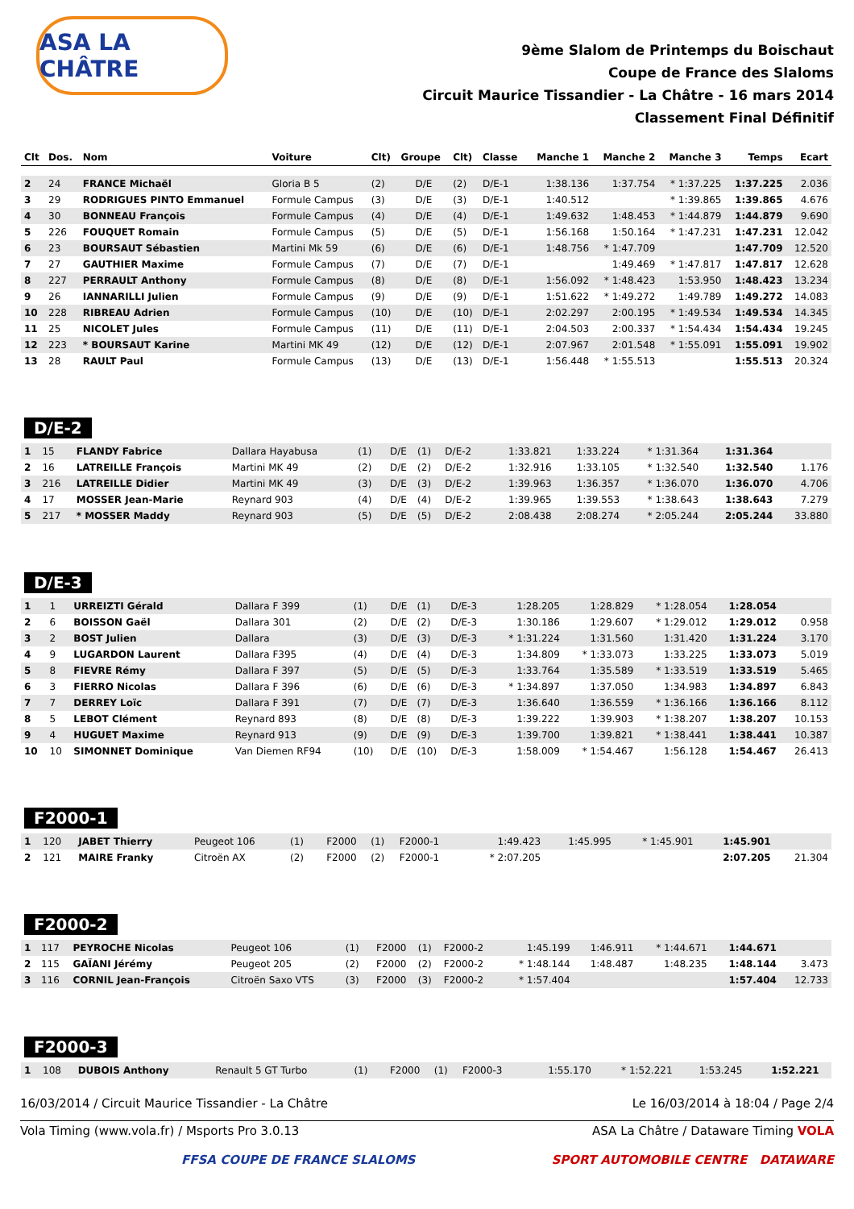ASA LA CHÂTRE
9ème Slalom de Printemps du Boischaut
Coupe de France des Slaloms
Circuit Maurice Tissandier - La Châtre - 16 mars 2014
Classement Final Définitif
| Clt | Dos. | Nom | Voiture | Clt) | Groupe | Clt) | Classe | Manche 1 | Manche 2 | Manche 3 | Temps | Ecart |
| --- | --- | --- | --- | --- | --- | --- | --- | --- | --- | --- | --- | --- |
| 2 | 24 | FRANCE Michaël | Gloria B 5 | (2) | D/E | (2) | D/E-1 | 1:38.136 | 1:37.754 | * 1:37.225 | 1:37.225 | 2.036 |
| 3 | 29 | RODRIGUES PINTO Emmanuel | Formule Campus | (3) | D/E | (3) | D/E-1 | 1:40.512 | | * 1:39.865 | 1:39.865 | 4.676 |
| 4 | 30 | BONNEAU François | Formule Campus | (4) | D/E | (4) | D/E-1 | 1:49.632 | 1:48.453 | * 1:44.879 | 1:44.879 | 9.690 |
| 5 | 226 | FOUQUET Romain | Formule Campus | (5) | D/E | (5) | D/E-1 | 1:56.168 | 1:50.164 | * 1:47.231 | 1:47.231 | 12.042 |
| 6 | 23 | BOURSAUT Sébastien | Martini Mk 59 | (6) | D/E | (6) | D/E-1 | 1:48.756 | * 1:47.709 | | 1:47.709 | 12.520 |
| 7 | 27 | GAUTHIER Maxime | Formule Campus | (7) | D/E | (7) | D/E-1 | | 1:49.469 | * 1:47.817 | 1:47.817 | 12.628 |
| 8 | 227 | PERRAULT Anthony | Formule Campus | (8) | D/E | (8) | D/E-1 | 1:56.092 | * 1:48.423 | 1:53.950 | 1:48.423 | 13.234 |
| 9 | 26 | IANNARILLI Julien | Formule Campus | (9) | D/E | (9) | D/E-1 | 1:51.622 | * 1:49.272 | 1:49.789 | 1:49.272 | 14.083 |
| 10 | 228 | RIBREAU Adrien | Formule Campus | (10) | D/E | (10) | D/E-1 | 2:02.297 | 2:00.195 | * 1:49.534 | 1:49.534 | 14.345 |
| 11 | 25 | NICOLET Jules | Formule Campus | (11) | D/E | (11) | D/E-1 | 2:04.503 | 2:00.337 | * 1:54.434 | 1:54.434 | 19.245 |
| 12 | 223 | * BOURSAUT Karine | Martini MK 49 | (12) | D/E | (12) | D/E-1 | 2:07.967 | 2:01.548 | * 1:55.091 | 1:55.091 | 19.902 |
| 13 | 28 | RAULT Paul | Formule Campus | (13) | D/E | (13) | D/E-1 | 1:56.448 | * 1:55.513 | | 1:55.513 | 20.324 |
D/E-2
| 1 | 15 | FLANDY Fabrice | Dallara Hayabusa | (1) | D/E | (1) | D/E-2 | 1:33.821 | 1:33.224 | * 1:31.364 | 1:31.364 | |
| 2 | 16 | LATREILLE François | Martini MK 49 | (2) | D/E | (2) | D/E-2 | 1:32.916 | 1:33.105 | * 1:32.540 | 1:32.540 | 1.176 |
| 3 | 216 | LATREILLE Didier | Martini MK 49 | (3) | D/E | (3) | D/E-2 | 1:39.963 | 1:36.357 | * 1:36.070 | 1:36.070 | 4.706 |
| 4 | 17 | MOSSER Jean-Marie | Reynard 903 | (4) | D/E | (4) | D/E-2 | 1:39.965 | 1:39.553 | * 1:38.643 | 1:38.643 | 7.279 |
| 5 | 217 | * MOSSER Maddy | Reynard 903 | (5) | D/E | (5) | D/E-2 | 2:08.438 | 2:08.274 | * 2:05.244 | 2:05.244 | 33.880 |
D/E-3
| 1 | 1 | URREIZTI Gérald | Dallara F 399 | (1) | D/E | (1) | D/E-3 | 1:28.205 | 1:28.829 | * 1:28.054 | 1:28.054 | |
| 2 | 6 | BOISSON Gaël | Dallara 301 | (2) | D/E | (2) | D/E-3 | 1:30.186 | 1:29.607 | * 1:29.012 | 1:29.012 | 0.958 |
| 3 | 2 | BOST Julien | Dallara | (3) | D/E | (3) | D/E-3 | * 1:31.224 | 1:31.560 | 1:31.420 | 1:31.224 | 3.170 |
| 4 | 9 | LUGARDON Laurent | Dallara F395 | (4) | D/E | (4) | D/E-3 | 1:34.809 | * 1:33.073 | 1:33.225 | 1:33.073 | 5.019 |
| 5 | 8 | FIEVRE Rémy | Dallara F 397 | (5) | D/E | (5) | D/E-3 | 1:33.764 | 1:35.589 | * 1:33.519 | 1:33.519 | 5.465 |
| 6 | 3 | FIERRO Nicolas | Dallara F 396 | (6) | D/E | (6) | D/E-3 | * 1:34.897 | 1:37.050 | 1:34.983 | 1:34.897 | 6.843 |
| 7 | 7 | DERREY Loïc | Dallara F 391 | (7) | D/E | (7) | D/E-3 | 1:36.640 | 1:36.559 | * 1:36.166 | 1:36.166 | 8.112 |
| 8 | 5 | LEBOT Clément | Reynard 893 | (8) | D/E | (8) | D/E-3 | 1:39.222 | 1:39.903 | * 1:38.207 | 1:38.207 | 10.153 |
| 9 | 4 | HUGUET Maxime | Reynard 913 | (9) | D/E | (9) | D/E-3 | 1:39.700 | 1:39.821 | * 1:38.441 | 1:38.441 | 10.387 |
| 10 | 10 | SIMONNET Dominique | Van Diemen RF94 | (10) | D/E | (10) | D/E-3 | 1:58.009 | * 1:54.467 | 1:56.128 | 1:54.467 | 26.413 |
F2000-1
| 1 | 120 | JABET Thierry | Peugeot 106 | (1) | F2000 | (1) | F2000-1 | 1:49.423 | 1:45.995 | * 1:45.901 | 1:45.901 | |
| 2 | 121 | MAIRE Franky | Citroën AX | (2) | F2000 | (2) | F2000-1 | * 2:07.205 | | | 2:07.205 | 21.304 |
F2000-2
| 1 | 117 | PEYROCHE Nicolas | Peugeot 106 | (1) | F2000 | (1) | F2000-2 | 1:45.199 | 1:46.911 | * 1:44.671 | 1:44.671 | |
| 2 | 115 | GAÏANI Jérémy | Peugeot 205 | (2) | F2000 | (2) | F2000-2 | * 1:48.144 | 1:48.487 | 1:48.235 | 1:48.144 | 3.473 |
| 3 | 116 | CORNIL Jean-François | Citroën Saxo VTS | (3) | F2000 | (3) | F2000-2 | * 1:57.404 | | | 1:57.404 | 12.733 |
F2000-3
| 1 | 108 | DUBOIS Anthony | Renault 5 GT Turbo | (1) | F2000 | (1) | F2000-3 | 1:55.170 | * 1:52.221 | 1:53.245 | 1:52.221 | |
16/03/2014 / Circuit Maurice Tissandier - La Châtre Le 16/03/2014 à 18:04 / Page 2/4
Vola Timing (www.vola.fr) / Msports Pro 3.0.13 ASA La Châtre / Dataware Timing VOLA
FFSA COUPE DE FRANCE SLALOMS SPORT AUTOMOBILE CENTRE DATAWARE